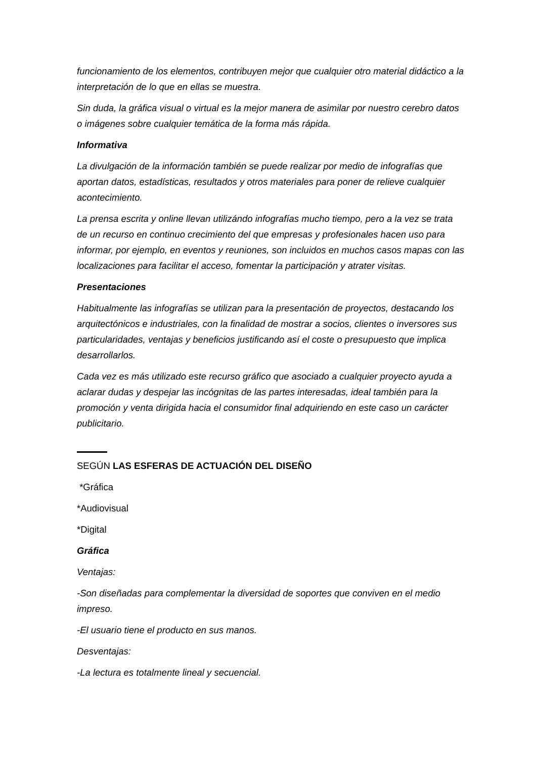funcionamiento de los elementos, contribuyen mejor que cualquier otro material didáctico a la interpretación de lo que en ellas se muestra.
Sin duda, la gráfica visual o virtual es la mejor manera de asimilar por nuestro cerebro datos o imágenes sobre cualquier temática de la forma más rápida.
Informativa
La divulgación de la información también se puede realizar por medio de infografías que aportan datos, estadísticas, resultados y otros materiales para poner de relieve cualquier acontecimiento.
La prensa escrita y online llevan utilizándo infografías mucho tiempo, pero a la vez se trata de un recurso en continuo crecimiento del que empresas y profesionales hacen uso para informar, por ejemplo, en eventos y reuniones, son incluidos en muchos casos mapas con las localizaciones para facilitar el acceso, fomentar la participación y atrater visitas.
Presentaciones
Habitualmente las infografías se utilizan para la presentación de proyectos, destacando los arquitectónicos e industriales, con la finalidad de mostrar a socios, clientes o inversores sus particularidades, ventajas y beneficios justificando así el coste o presupuesto que implica desarrollarlos.
Cada vez es más utilizado este recurso gráfico que asociado a cualquier proyecto ayuda a aclarar dudas y despejar las incógnitas de las partes interesadas, ideal también para la promoción y venta dirigida hacia el consumidor final adquiriendo en este caso un carácter publicitario.
SEGÚN LAS ESFERAS DE ACTUACIÓN DEL DISEÑO
*Gráfica
*Audiovisual
*Digital
Gráfica
Ventajas:
-Son diseñadas para complementar la diversidad de soportes que conviven en el medio impreso.
-El usuario tiene el producto en sus manos.
Desventajas:
-La lectura es totalmente lineal y secuencial.